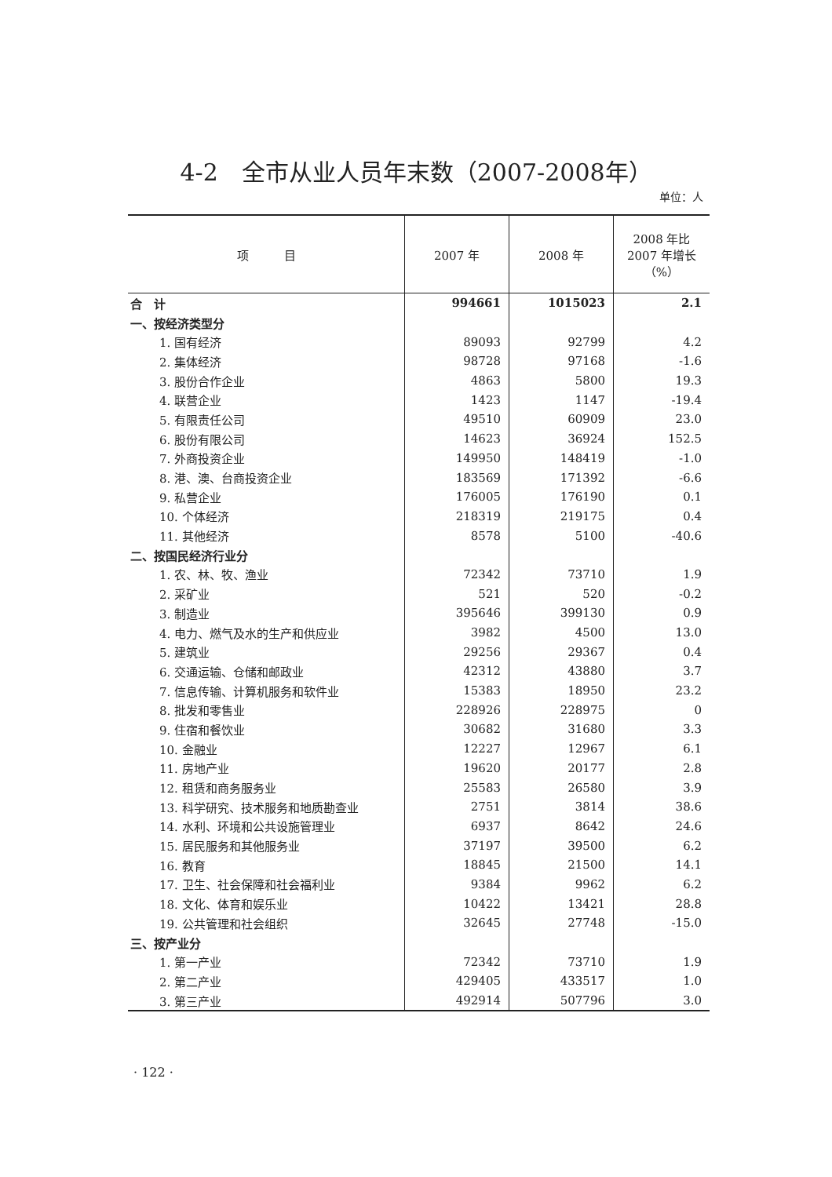4-2　全市从业人员年末数（2007-2008年）
单位：人
| 项 目 | 2007 年 | 2008 年 | 2008 年比 2007 年增长 （%） |
| --- | --- | --- | --- |
| 合 计 | 994661 | 1015023 | 2.1 |
| 一、按经济类型分 | | | |
| 1. 国有经济 | 89093 | 92799 | 4.2 |
| 2. 集体经济 | 98728 | 97168 | -1.6 |
| 3. 股份合作企业 | 4863 | 5800 | 19.3 |
| 4. 联营企业 | 1423 | 1147 | -19.4 |
| 5. 有限责任公司 | 49510 | 60909 | 23.0 |
| 6. 股份有限公司 | 14623 | 36924 | 152.5 |
| 7. 外商投资企业 | 149950 | 148419 | -1.0 |
| 8. 港、澳、台商投资企业 | 183569 | 171392 | -6.6 |
| 9. 私营企业 | 176005 | 176190 | 0.1 |
| 10. 个体经济 | 218319 | 219175 | 0.4 |
| 11. 其他经济 | 8578 | 5100 | -40.6 |
| 二、按国民经济行业分 | | | |
| 1. 农、林、牧、渔业 | 72342 | 73710 | 1.9 |
| 2. 采矿业 | 521 | 520 | -0.2 |
| 3. 制造业 | 395646 | 399130 | 0.9 |
| 4. 电力、燃气及水的生产和供应业 | 3982 | 4500 | 13.0 |
| 5. 建筑业 | 29256 | 29367 | 0.4 |
| 6. 交通运输、仓储和邮政业 | 42312 | 43880 | 3.7 |
| 7. 信息传输、计算机服务和软件业 | 15383 | 18950 | 23.2 |
| 8. 批发和零售业 | 228926 | 228975 | 0 |
| 9. 住宿和餐饮业 | 30682 | 31680 | 3.3 |
| 10. 金融业 | 12227 | 12967 | 6.1 |
| 11. 房地产业 | 19620 | 20177 | 2.8 |
| 12. 租赁和商务服务业 | 25583 | 26580 | 3.9 |
| 13. 科学研究、技术服务和地质勘查业 | 2751 | 3814 | 38.6 |
| 14. 水利、环境和公共设施管理业 | 6937 | 8642 | 24.6 |
| 15. 居民服务和其他服务业 | 37197 | 39500 | 6.2 |
| 16. 教育 | 18845 | 21500 | 14.1 |
| 17. 卫生、社会保障和社会福利业 | 9384 | 9962 | 6.2 |
| 18. 文化、体育和娱乐业 | 10422 | 13421 | 28.8 |
| 19. 公共管理和社会组织 | 32645 | 27748 | -15.0 |
| 三、按产业分 | | | |
| 1. 第一产业 | 72342 | 73710 | 1.9 |
| 2. 第二产业 | 429405 | 433517 | 1.0 |
| 3. 第三产业 | 492914 | 507796 | 3.0 |
· 122 ·